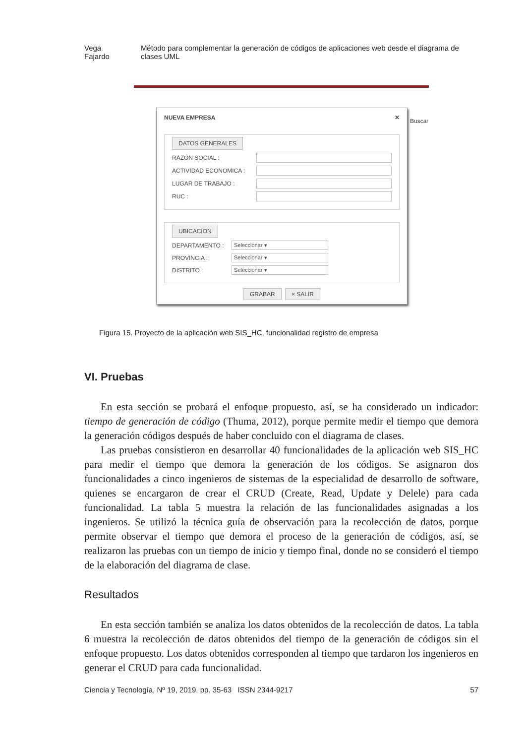Vega Fajardo Método para complementar la generación de códigos de aplicaciones web desde el diagrama de clases UML
NUEVA EMPRESA ✕
DATOS GENERALES
RAZÓN SOCIAL :
ACTIVIDAD ECONOMICA :
LUGAR DE TRABAJO :
RUC :
UBICACION
DEPARTAMENTO : Seleccionar ▾
PROVINCIA : Seleccionar ▾
DISTRITO : Seleccionar ▾
GRABAR × SALIR
Buscar
Figura 15. Proyecto de la aplicación web SIS_HC, funcionalidad registro de empresa
VI. Pruebas
En esta sección se probará el enfoque propuesto, así, se ha considerado un indicador: tiempo de generación de código (Thuma, 2012), porque permite medir el tiempo que demora la generación códigos después de haber concluido con el diagrama de clases.
Las pruebas consistieron en desarrollar 40 funcionalidades de la aplicación web SIS_HC para medir el tiempo que demora la generación de los códigos. Se asignaron dos funcionalidades a cinco ingenieros de sistemas de la especialidad de desarrollo de software, quienes se encargaron de crear el CRUD (Create, Read, Update y Delele) para cada funcionalidad. La tabla 5 muestra la relación de las funcionalidades asignadas a los ingenieros. Se utilizó la técnica guía de observación para la recolección de datos, porque permite observar el tiempo que demora el proceso de la generación de códigos, así, se realizaron las pruebas con un tiempo de inicio y tiempo final, donde no se consideró el tiempo de la elaboración del diagrama de clase.
Resultados
En esta sección también se analiza los datos obtenidos de la recolección de datos. La tabla 6 muestra la recolección de datos obtenidos del tiempo de la generación de códigos sin el enfoque propuesto. Los datos obtenidos corresponden al tiempo que tardaron los ingenieros en generar el CRUD para cada funcionalidad.
Ciencia y Tecnología, Nº 19, 2019, pp. 35-63 ISSN 2344-9217 57